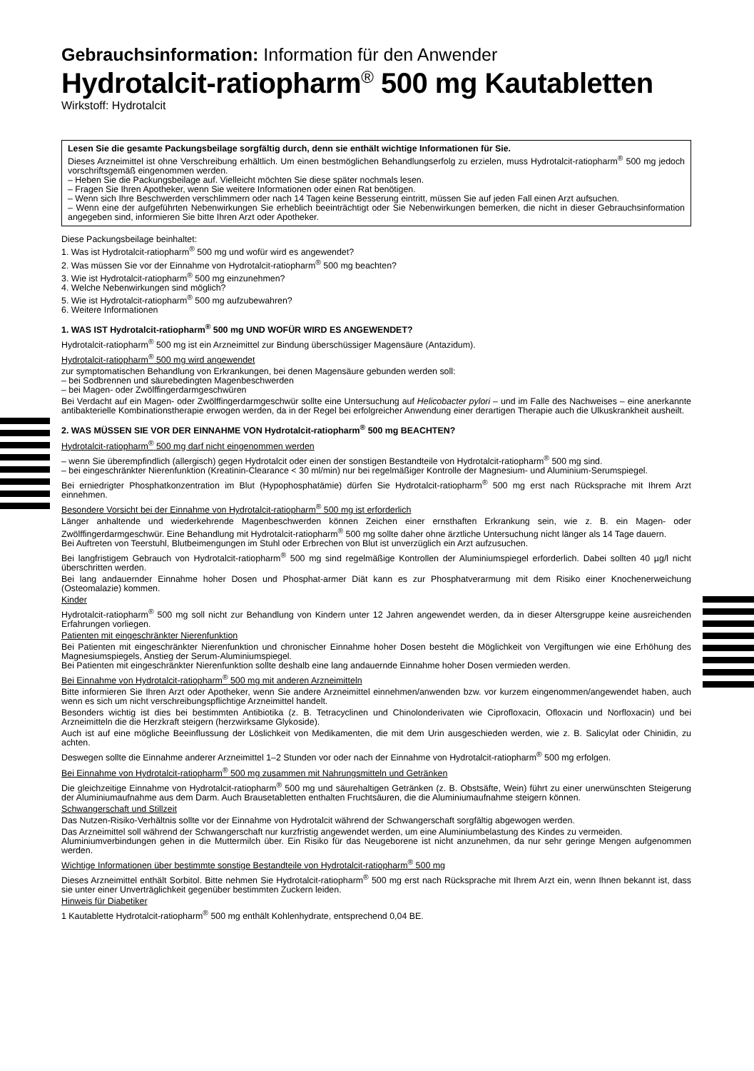Gebrauchsinformation: Information für den Anwender
Hydrotalcit-ratiopharm<sup>®</sup> 500 mg Kautabletten
Wirkstoff: Hydrotalcit
Lesen Sie die gesamte Packungsbeilage sorgfältig durch, denn sie enthält wichtige Informationen für Sie.
Dieses Arzneimittel ist ohne Verschreibung erhältlich. Um einen bestmöglichen Behandlungserfolg zu erzielen, muss Hydrotalcit-ratiopharm<sup>®</sup> 500 mg jedoch vorschriftsgemäß eingenommen werden.
– Heben Sie die Packungsbeilage auf. Vielleicht möchten Sie diese später nochmals lesen.
– Fragen Sie Ihren Apotheker, wenn Sie weitere Informationen oder einen Rat benötigen.
– Wenn sich Ihre Beschwerden verschlimmern oder nach 14 Tagen keine Besserung eintritt, müssen Sie auf jeden Fall einen Arzt aufsuchen.
– Wenn eine der aufgeführten Nebenwirkungen Sie erheblich beeinträchtigt oder Sie Nebenwirkungen bemerken, die nicht in dieser Gebrauchsinformation angegeben sind, informieren Sie bitte Ihren Arzt oder Apotheker.
Diese Packungsbeilage beinhaltet:
1. Was ist Hydrotalcit-ratiopharm<sup>®</sup> 500 mg und wofür wird es angewendet?
2. Was müssen Sie vor der Einnahme von Hydrotalcit-ratiopharm<sup>®</sup> 500 mg beachten?
3. Wie ist Hydrotalcit-ratiopharm<sup>®</sup> 500 mg einzunehmen?
4. Welche Nebenwirkungen sind möglich?
5. Wie ist Hydrotalcit-ratiopharm<sup>®</sup> 500 mg aufzubewahren?
6. Weitere Informationen
1. WAS IST Hydrotalcit-ratiopharm<sup>®</sup> 500 mg UND WOFÜR WIRD ES ANGEWENDET?
Hydrotalcit-ratiopharm<sup>®</sup> 500 mg ist ein Arzneimittel zur Bindung überschüssiger Magensäure (Antazidum).
Hydrotalcit-ratiopharm<sup>®</sup> 500 mg wird angewendet
zur symptomatischen Behandlung von Erkrankungen, bei denen Magensäure gebunden werden soll:
– bei Sodbrennen und säurebedingten Magenbeschwerden
– bei Magen- oder Zwölffingerdarmgeschwüren
Bei Verdacht auf ein Magen- oder Zwölffingerdarmgeschwür sollte eine Untersuchung auf Helicobacter pylori – und im Falle des Nachweises – eine anerkannte antibakterielle Kombinationstherapie erwogen werden, da in der Regel bei erfolgreicher Anwendung einer derartigen Therapie auch die Ulkuskrankheit ausheilt.
2. WAS MÜSSEN SIE VOR DER EINNAHME VON Hydrotalcit-ratiopharm<sup>®</sup> 500 mg BEACHTEN?
Hydrotalcit-ratiopharm<sup>®</sup> 500 mg darf nicht eingenommen werden
– wenn Sie überempfindlich (allergisch) gegen Hydrotalcit oder einen der sonstigen Bestandteile von Hydrotalcit-ratiopharm<sup>®</sup> 500 mg sind.
– bei eingeschränkter Nierenfunktion (Kreatinin-Clearance < 30 ml/min) nur bei regelmäßiger Kontrolle der Magnesium- und Aluminium-Serumspiegel.
Bei erniedrigter Phosphatkonzentration im Blut (Hypophosphatämie) dürfen Sie Hydrotalcit-ratiopharm<sup>®</sup> 500 mg erst nach Rücksprache mit Ihrem Arzt einnehmen.
Besondere Vorsicht bei der Einnahme von Hydrotalcit-ratiopharm<sup>®</sup> 500 mg ist erforderlich
Länger anhaltende und wiederkehrende Magenbeschwerden können Zeichen einer ernsthaften Erkrankung sein, wie z. B. ein Magen- oder Zwölffingerdarmgeschwür. Eine Behandlung mit Hydrotalcit-ratiopharm<sup>®</sup> 500 mg sollte daher ohne ärztliche Untersuchung nicht länger als 14 Tage dauern.
Bei Auftreten von Teerstuhl, Blutbeimengungen im Stuhl oder Erbrechen von Blut ist unverzüglich ein Arzt aufzusuchen.
Bei langfristigem Gebrauch von Hydrotalcit-ratiopharm<sup>®</sup> 500 mg sind regelmäßige Kontrollen der Aluminiumspiegel erforderlich. Dabei sollten 40 µg/l nicht überschritten werden.
Bei lang andauernder Einnahme hoher Dosen und Phosphat-armer Diät kann es zur Phosphatverarmung mit dem Risiko einer Knochenerweichung (Osteomalazie) kommen.
Kinder
Hydrotalcit-ratiopharm<sup>®</sup> 500 mg soll nicht zur Behandlung von Kindern unter 12 Jahren angewendet werden, da in dieser Altersgruppe keine ausreichenden Erfahrungen vorliegen.
Patienten mit eingeschränkter Nierenfunktion
Bei Patienten mit eingeschränkter Nierenfunktion und chronischer Einnahme hoher Dosen besteht die Möglichkeit von Vergiftungen wie eine Erhöhung des Magnesiumspiegels, Anstieg der Serum-Aluminiumspiegel.
Bei Patienten mit eingeschränkter Nierenfunktion sollte deshalb eine lang andauernde Einnahme hoher Dosen vermieden werden.
Bei Einnahme von Hydrotalcit-ratiopharm<sup>®</sup> 500 mg mit anderen Arzneimitteln
Bitte informieren Sie Ihren Arzt oder Apotheker, wenn Sie andere Arzneimittel einnehmen/anwenden bzw. vor kurzem eingenommen/angewendet haben, auch wenn es sich um nicht verschreibungspflichtige Arzneimittel handelt.
Besonders wichtig ist dies bei bestimmten Antibiotika (z. B. Tetracyclinen und Chinolonderivaten wie Ciprofloxacin, Ofloxacin und Norfloxacin) und bei Arzneimitteln die die Herzkraft steigern (herzwirksame Glykoside).
Auch ist auf eine mögliche Beeinflussung der Löslichkeit von Medikamenten, die mit dem Urin ausgeschieden werden, wie z. B. Salicylat oder Chinidin, zu achten.
Deswegen sollte die Einnahme anderer Arzneimittel 1–2 Stunden vor oder nach der Einnahme von Hydrotalcit-ratiopharm<sup>®</sup> 500 mg erfolgen.
Bei Einnahme von Hydrotalcit-ratiopharm<sup>®</sup> 500 mg zusammen mit Nahrungsmitteln und Getränken
Die gleichzeitige Einnahme von Hydrotalcit-ratiopharm<sup>®</sup> 500 mg und säurehaltigen Getränken (z. B. Obstsäfte, Wein) führt zu einer unerwünschten Steigerung der Aluminiumaufnahme aus dem Darm. Auch Brausetabletten enthalten Fruchtsäuren, die die Aluminiumaufnahme steigern können.
Schwangerschaft und Stillzeit
Das Nutzen-Risiko-Verhältnis sollte vor der Einnahme von Hydrotalcit während der Schwangerschaft sorgfältig abgewogen werden.
Das Arzneimittel soll während der Schwangerschaft nur kurzfristig angewendet werden, um eine Aluminiumbelastung des Kindes zu vermeiden.
Aluminiumverbindungen gehen in die Muttermilch über. Ein Risiko für das Neugeborene ist nicht anzunehmen, da nur sehr geringe Mengen aufgenommen werden.
Wichtige Informationen über bestimmte sonstige Bestandteile von Hydrotalcit-ratiopharm<sup>®</sup> 500 mg
Dieses Arzneimittel enthält Sorbitol. Bitte nehmen Sie Hydrotalcit-ratiopharm<sup>®</sup> 500 mg erst nach Rücksprache mit Ihrem Arzt ein, wenn Ihnen bekannt ist, dass sie unter einer Unverträglichkeit gegenüber bestimmten Zuckern leiden.
Hinweis für Diabetiker
1 Kautablette Hydrotalcit-ratiopharm<sup>®</sup> 500 mg enthält Kohlenhydrate, entsprechend 0,04 BE.